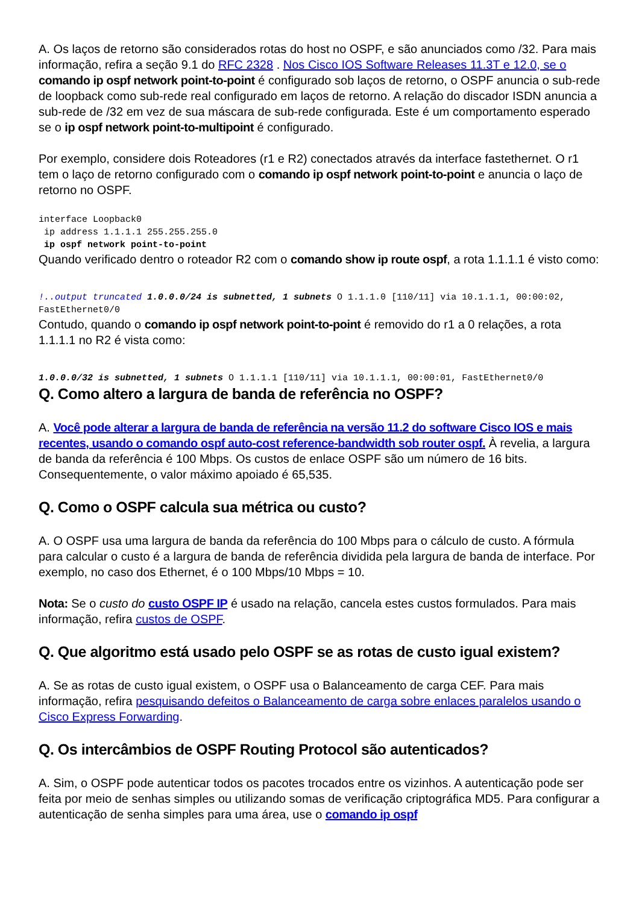A. Os laços de retorno são considerados rotas do host no OSPF, e são anunciados como /32. Para mais informação, refira a seção 9.1 do RFC 2328 . Nos Cisco IOS Software Releases 11.3T e 12.0, se o comando ip ospf network point-to-point é configurado sob laços de retorno, o OSPF anuncia o sub-rede de loopback como sub-rede real configurado em laços de retorno. A relação do discador ISDN anuncia a sub-rede de /32 em vez de sua máscara de sub-rede configurada. Este é um comportamento esperado se o ip ospf network point-to-multipoint é configurado.
Por exemplo, considere dois Roteadores (r1 e R2) conectados através da interface fastethernet. O r1 tem o laço de retorno configurado com o comando ip ospf network point-to-point e anuncia o laço de retorno no OSPF.
interface Loopback0
 ip address 1.1.1.1 255.255.255.0
 ip ospf network point-to-point
Quando verificado dentro o roteador R2 com o comando show ip route ospf, a rota 1.1.1.1 é visto como:
!..output truncated 1.0.0.0/24 is subnetted, 1 subnets O 1.1.1.0 [110/11] via 10.1.1.1, 00:00:02, FastEthernet0/0
Contudo, quando o comando ip ospf network point-to-point é removido do r1 a 0 relações, a rota 1.1.1.1 no R2 é vista como:
1.0.0.0/32 is subnetted, 1 subnets O 1.1.1.1 [110/11] via 10.1.1.1, 00:00:01, FastEthernet0/0
Q. Como altero a largura de banda de referência no OSPF?
A. Você pode alterar a largura de banda de referência na versão 11.2 do software Cisco IOS e mais recentes, usando o comando ospf auto-cost reference-bandwidth sob router ospf. À revelia, a largura de banda da referência é 100 Mbps. Os custos de enlace OSPF são um número de 16 bits. Consequentemente, o valor máximo apoiado é 65,535.
Q. Como o OSPF calcula sua métrica ou custo?
A. O OSPF usa uma largura de banda da referência do 100 Mbps para o cálculo de custo. A fórmula para calcular o custo é a largura de banda de referência dividida pela largura de banda de interface. Por exemplo, no caso dos Ethernet, é o 100 Mbps/10 Mbps = 10.
Nota: Se o custo do custo OSPF IP é usado na relação, cancela estes custos formulados. Para mais informação, refira custos de OSPF.
Q. Que algoritmo está usado pelo OSPF se as rotas de custo igual existem?
A. Se as rotas de custo igual existem, o OSPF usa o Balanceamento de carga CEF. Para mais informação, refira pesquisando defeitos o Balanceamento de carga sobre enlaces paralelos usando o Cisco Express Forwarding.
Q. Os intercâmbios de OSPF Routing Protocol são autenticados?
A. Sim, o OSPF pode autenticar todos os pacotes trocados entre os vizinhos. A autenticação pode ser feita por meio de senhas simples ou utilizando somas de verificação criptográfica MD5. Para configurar a autenticação de senha simples para uma área, use o comando ip ospf